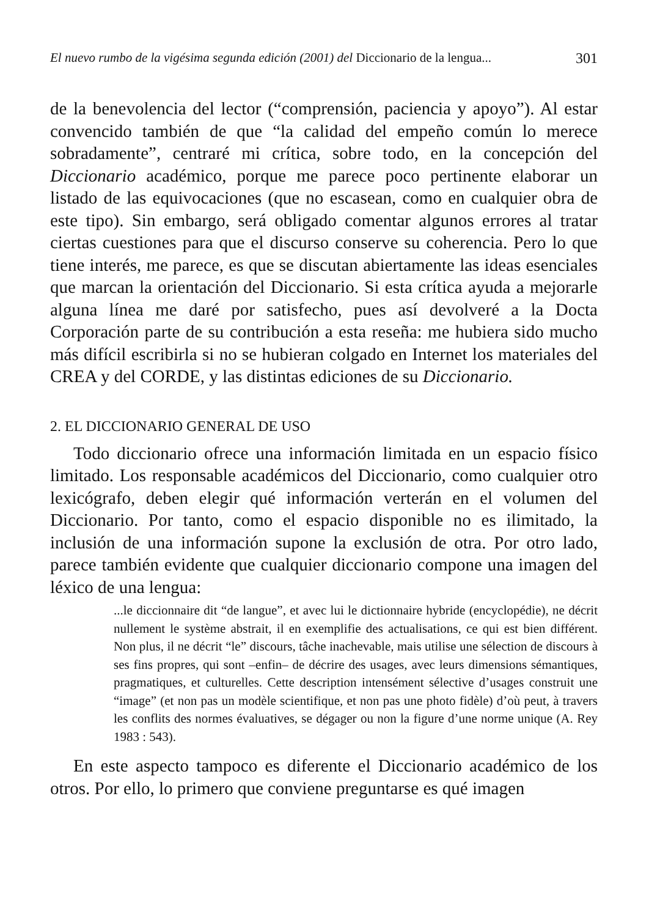El nuevo rumbo de la vigésima segunda edición (2001) del Diccionario de la lengua... 301
de la benevolencia del lector (“comprensión, paciencia y apoyo”). Al estar convencido también de que “la calidad del empeño común lo merece sobradamente”, centraré mi crítica, sobre todo, en la concepción del Diccionario académico, porque me parece poco pertinente elaborar un listado de las equivocaciones (que no escasean, como en cualquier obra de este tipo). Sin embargo, será obligado comentar algunos errores al tratar ciertas cuestiones para que el discurso conserve su coherencia. Pero lo que tiene interés, me parece, es que se discutan abiertamente las ideas esenciales que marcan la orientación del Diccionario. Si esta crítica ayuda a mejorarle alguna línea me daré por satisfecho, pues así devolveré a la Docta Corporación parte de su contribución a esta reseña: me hubiera sido mucho más difícil escribirla si no se hubieran colgado en Internet los materiales del CREA y del CORDE, y las distintas ediciones de su Diccionario.
2. EL DICCIONARIO GENERAL DE USO
Todo diccionario ofrece una información limitada en un espacio físico limitado. Los responsable académicos del Diccionario, como cualquier otro lexicógrafo, deben elegir qué información verterán en el volumen del Diccionario. Por tanto, como el espacio disponible no es ilimitado, la inclusión de una información supone la exclusión de otra. Por otro lado, parece también evidente que cualquier diccionario compone una imagen del léxico de una lengua:
...le diccionnaire dit “de langue”, et avec lui le dictionnaire hybride (encyclopédie), ne décrit nullement le système abstrait, il en exemplifie des actualisations, ce qui est bien différent. Non plus, il ne décrit “le” discours, tâche inachevable, mais utilise une sélection de discours à ses fins propres, qui sont –enfin– de décrire des usages, avec leurs dimensions sémantiques, pragmatiques, et culturelles. Cette description intensément sélective d’usages construit une “image” (et non pas un modèle scientifique, et non pas une photo fidèle) d’où peut, à travers les conflits des normes évaluatives, se dégager ou non la figure d’une norme unique (A. Rey 1983 : 543).
En este aspecto tampoco es diferente el Diccionario académico de los otros. Por ello, lo primero que conviene preguntarse es qué imagen